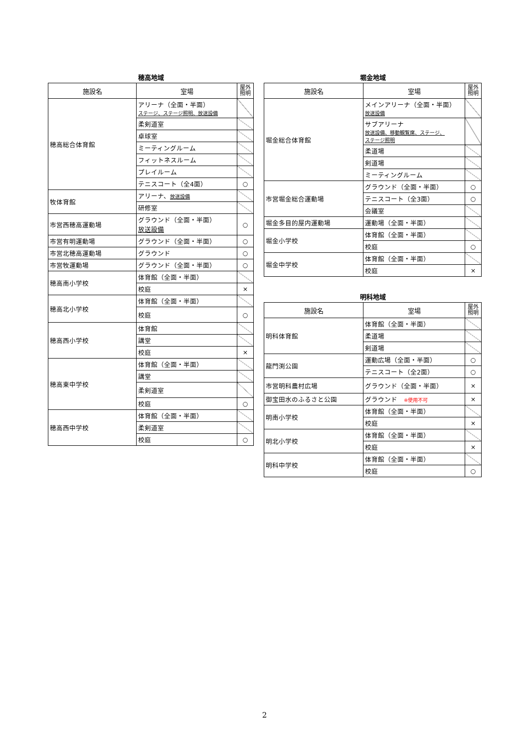穂高地域
| 施設名 | 室場 | 屋外 照明 |
| --- | --- | --- |
| 穂高総合体育館 | アリーナ（全面・半面） ステージ、ステージ照明、放送設備 | |
| | 柔剣道室 | |
| | 卓球室 | |
| | ミーティングルーム | |
| | フィットネスルーム | |
| | プレイルーム | |
| | テニスコート（全4面） | ○ |
| 牧体育館 | アリーナ、 放送設備 | |
| | 研修室 | |
| 市営西穂高運動場 | グラウンド（全面・半面） 放送設備 | ○ |
| 市営有明運動場 | グラウンド（全面・半面） | ○ |
| 市営北穂高運動場 | グラウンド | ○ |
| 市営牧運動場 | グラウンド（全面・半面） | ○ |
| 穂高南小学校 | 体育館（全面・半面） | |
| | 校庭 | × |
| 穂高北小学校 | 体育館（全面・半面） | |
| | 校庭 | ○ |
| 穂高西小学校 | 体育館 | |
| | 講堂 | |
| | 校庭 | × |
| 穂高東中学校 | 体育館（全面・半面） | |
| | 講堂 | |
| | 柔剣道室 | |
| | 校庭 | ○ |
| 穂高西中学校 | 体育館（全面・半面） | |
| | 柔剣道室 | |
| | 校庭 | ○ |
堀金地域
| 施設名 | 室場 | 屋外 照明 |
| --- | --- | --- |
| 堀金総合体育館 | メインアリーナ（全面・半面） 放送設備 | |
| | サブアリーナ 放送設備、移動観覧席、ステージ、 ステージ照明 | |
| | 柔道場 | |
| | 剣道場 | |
| | ミーティングルーム | |
| 市営堀金総合運動場 | グラウンド（全面・半面） | ○ |
| | テニスコート（全3面） | ○ |
| | 会議室 | |
| 堀金多目的屋内運動場 | 運動場（全面・半面） | |
| 堀金小学校 | 体育館（全面・半面） | |
| | 校庭 | ○ |
| 堀金中学校 | 体育館（全面・半面） | |
| | 校庭 | × |
明科地域
| 施設名 | 室場 | 屋外 照明 |
| --- | --- | --- |
| 明科体育館 | 体育館（全面・半面） | |
| | 柔道場 | |
| | 剣道場 | |
| 龍門渕公園 | 運動広場（全面・半面） | ○ |
| | テニスコート（全2面） | ○ |
| 市営明科農村広場 | グラウンド（全面・半面） | × |
| 御宝田水のふるさと公園 | グラウンド ※使用不可 | × |
| 明南小学校 | 体育館（全面・半面） | |
| | 校庭 | × |
| 明北小学校 | 体育館（全面・半面） | |
| | 校庭 | × |
| 明科中学校 | 体育館（全面・半面） | |
| | 校庭 | ○ |
2